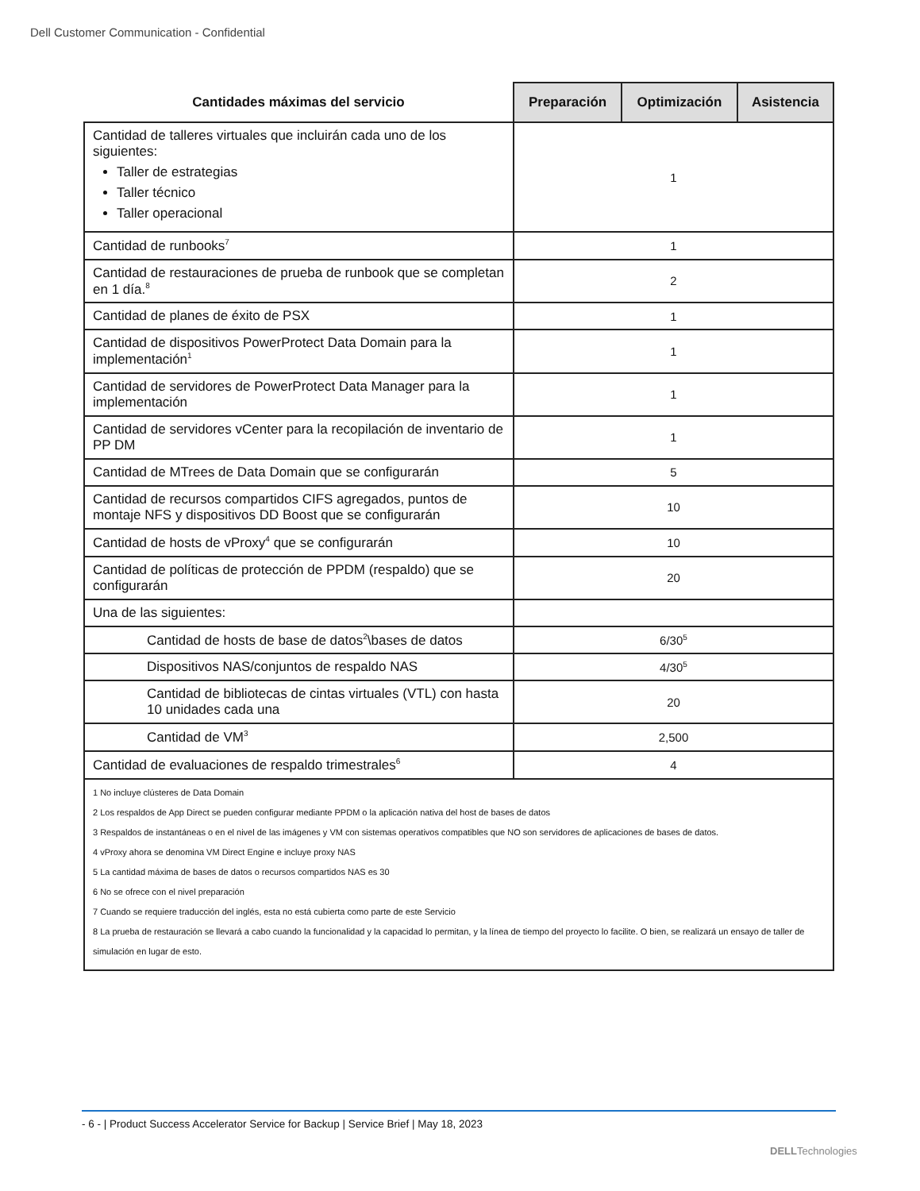Dell Customer Communication - Confidential
| Cantidades máximas del servicio | Preparación | Optimización | Asistencia |
| --- | --- | --- | --- |
| Cantidad de talleres virtuales que incluirán cada uno de los siguientes: Taller de estrategias Taller técnico Taller operacional | 1 | | |
| Cantidad de runbooks<sup>7</sup> | 1 | | |
| Cantidad de restauraciones de prueba de runbook que se completan en 1 día.<sup>8</sup> | 2 | | |
| Cantidad de planes de éxito de PSX | 1 | | |
| Cantidad de dispositivos PowerProtect Data Domain para la implementación<sup>1</sup> | 1 | | |
| Cantidad de servidores de PowerProtect Data Manager para la implementación | 1 | | |
| Cantidad de servidores vCenter para la recopilación de inventario de PP DM | 1 | | |
| Cantidad de MTrees de Data Domain que se configurarán | 5 | | |
| Cantidad de recursos compartidos CIFS agregados, puntos de montaje NFS y dispositivos DD Boost que se configurarán | 10 | | |
| Cantidad de hosts de vProxy<sup>4</sup> que se configurarán | 10 | | |
| Cantidad de políticas de protección de PPDM (respaldo) que se configurarán | 20 | | |
| Una de las siguientes: | | | |
| Cantidad de hosts de base de datos<sup>2</sup>\bases de datos | 6/30<sup>5</sup> | | |
| Dispositivos NAS/conjuntos de respaldo NAS | 4/30<sup>5</sup> | | |
| Cantidad de bibliotecas de cintas virtuales (VTL) con hasta 10 unidades cada una | 20 | | |
| Cantidad de VM<sup>3</sup> | 2,500 | | |
| Cantidad de evaluaciones de respaldo trimestrales<sup>6</sup> | 4 | | |
| 1 No incluye clústeres de Data Domain 2 Los respaldos de App Direct se pueden configurar mediante PPDM o la aplicación nativa del host de bases de datos 3 Respaldos de instantáneas o en el nivel de las imágenes y VM con sistemas operativos compatibles que NO son servidores de aplicaciones de bases de datos. 4 vProxy ahora se denomina VM Direct Engine e incluye proxy NAS 5 La cantidad máxima de bases de datos o recursos compartidos NAS es 30 6 No se ofrece con el nivel preparación 7 Cuando se requiere traducción del inglés, esta no está cubierta como parte de este Servicio 8 La prueba de restauración se llevará a cabo cuando la funcionalidad y la capacidad lo permitan, y la línea de tiempo del proyecto lo facilite. O bien, se realizará un ensayo de taller de simulación en lugar de esto. | | | |
- 6 - | Product Success Accelerator Service for Backup | Service Brief | May 18, 2023
DELLTechnologies